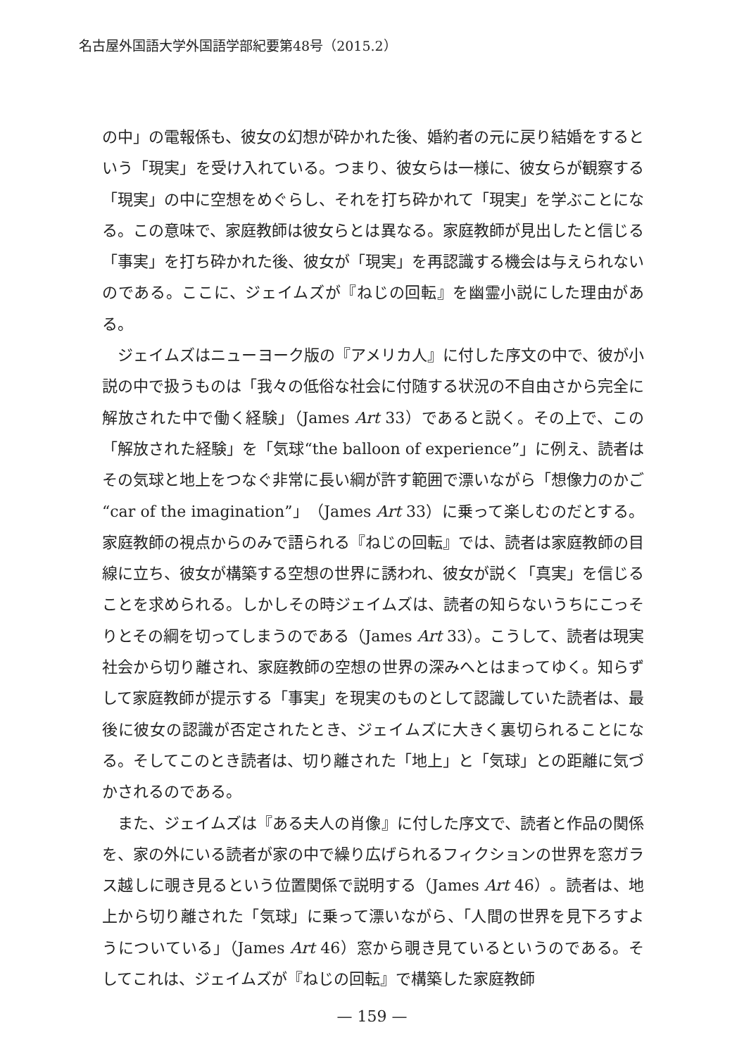名古屋外国語大学外国語学部紀要第48号（2015.2）
の中」の電報係も、彼女の幻想が砕かれた後、婚約者の元に戻り結婚をするという「現実」を受け入れている。つまり、彼女らは一様に、彼女らが観察する「現実」の中に空想をめぐらし、それを打ち砕かれて「現実」を学ぶことになる。この意味で、家庭教師は彼女らとは異なる。家庭教師が見出したと信じる「事実」を打ち砕かれた後、彼女が「現実」を再認識する機会は与えられないのである。ここに、ジェイムズが『ねじの回転』を幽霊小説にした理由がある。
ジェイムズはニューヨーク版の『アメリカ人』に付した序文の中で、彼が小説の中で扱うものは「我々の低俗な社会に付随する状況の不自由さから完全に解放された中で働く経験」（James Art 33）であると説く。その上で、この「解放された経験」を「気球“the balloon of experience”」に例え、読者はその気球と地上をつなぐ非常に長い綱が許す範囲で漂いながら「想像力のかご “car of the imagination”」（James Art 33）に乗って楽しむのだとする。家庭教師の視点からのみで語られる『ねじの回転』では、読者は家庭教師の目線に立ち、彼女が構築する空想の世界に誘われ、彼女が説く「真実」を信じることを求められる。しかしその時ジェイムズは、読者の知らないうちにこっそりとその綱を切ってしまうのである（James Art 33）。こうして、読者は現実社会から切り離され、家庭教師の空想の世界の深みへとはまってゆく。知らずして家庭教師が提示する「事実」を現実のものとして認識していた読者は、最後に彼女の認識が否定されたとき、ジェイムズに大きく裏切られることになる。そしてこのとき読者は、切り離された「地上」と「気球」との距離に気づかされるのである。
また、ジェイムズは『ある夫人の肖像』に付した序文で、読者と作品の関係を、家の外にいる読者が家の中で繰り広げられるフィクションの世界を窓ガラス越しに覗き見るという位置関係で説明する（James Art 46）。読者は、地上から切り離された「気球」に乗って漂いながら、「人間の世界を見下ろすようについている」（James Art 46）窓から覗き見ているというのである。そしてこれは、ジェイムズが『ねじの回転』で構築した家庭教師
— 159 —